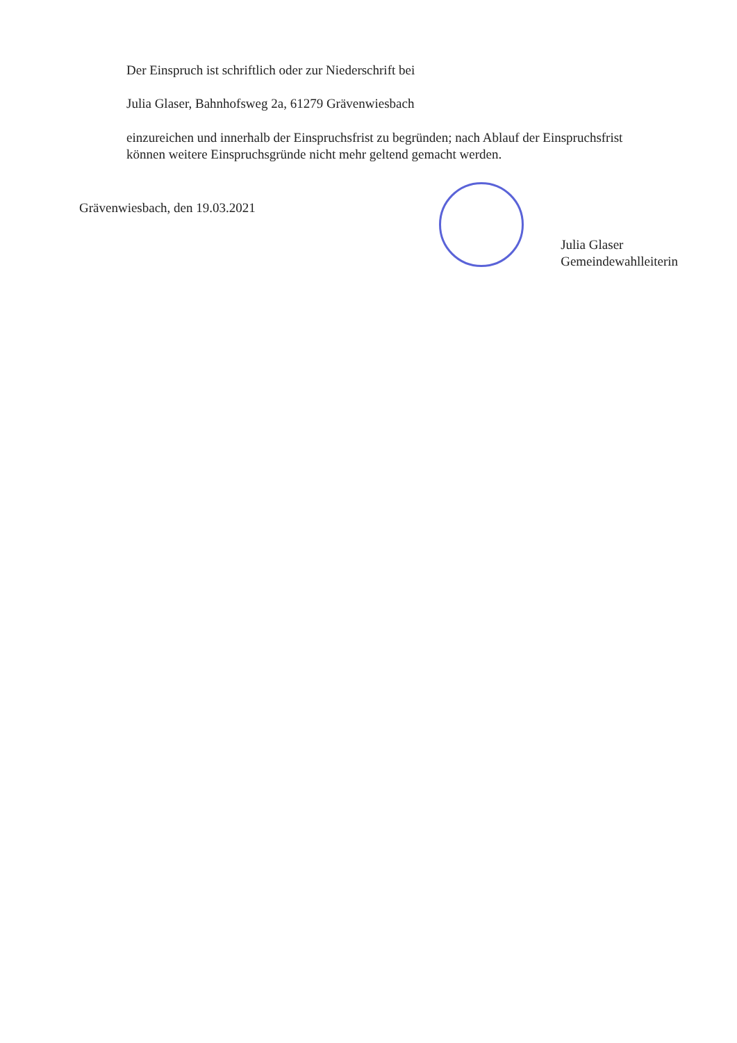Der Einspruch ist schriftlich oder zur Niederschrift bei
Julia Glaser, Bahnhofsweg 2a, 61279 Grävenwiesbach
einzureichen und innerhalb der Einspruchsfrist zu begründen; nach Ablauf der Einspruchsfrist
können weitere Einspruchsgründe nicht mehr geltend gemacht werden.
Grävenwiesbach, den 19.03.2021
Julia Glaser
Gemeindewahlleiterin